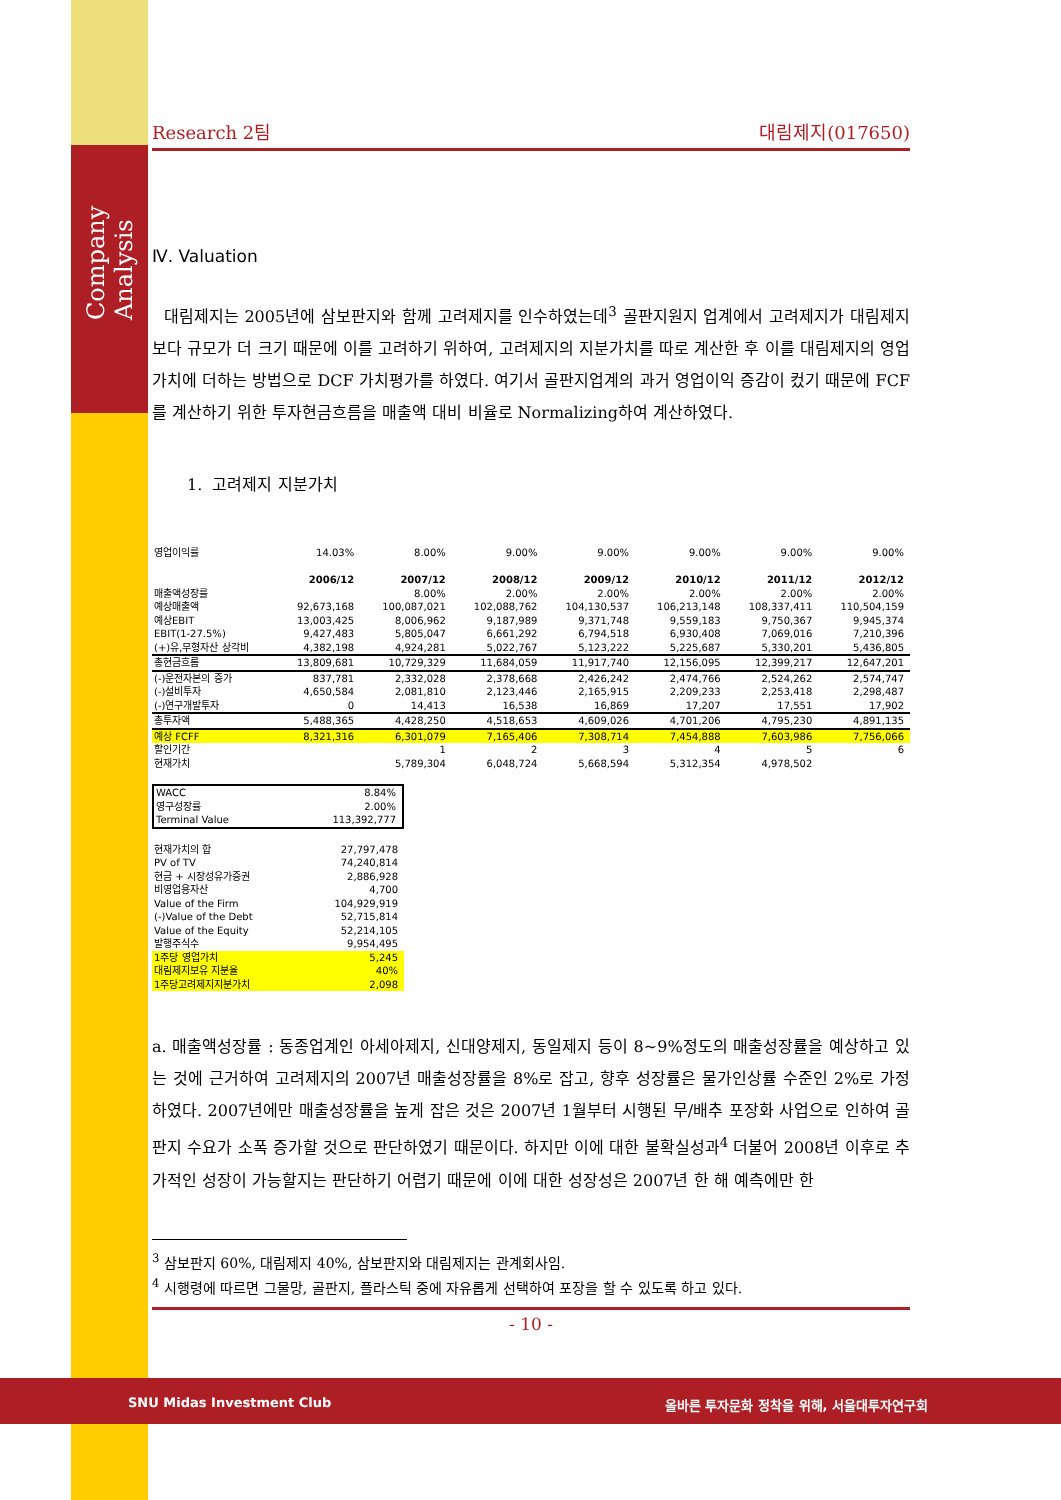Company Analysis
Research 2팀 대림제지(017650)
Ⅳ. Valuation
대림제지는 2005년에 삼보판지와 함께 고려제지를 인수하였는데<sup>3</sup> 골판지원지 업계에서 고려제지가 대림제지보다 규모가 더 크기 때문에 이를 고려하기 위하여, 고려제지의 지분가치를 따로 계산한 후 이를 대림제지의 영업가치에 더하는 방법으로 DCF 가치평가를 하였다. 여기서 골판지업계의 과거 영업이익 증감이 컸기 때문에 FCF를 계산하기 위한 투자현금흐름을 매출액 대비 비율로 Normalizing하여 계산하였다.
1. 고려제지 지분가치
| 영업이익률 | 14.03% | 8.00% | 9.00% | 9.00% | 9.00% | 9.00% | 9.00% |
| | 2006/12 | 2007/12 | 2008/12 | 2009/12 | 2010/12 | 2011/12 | 2012/12 |
| 매출액성장률 | | 8.00% | 2.00% | 2.00% | 2.00% | 2.00% | 2.00% |
| 예상매출액 | 92,673,168 | 100,087,021 | 102,088,762 | 104,130,537 | 106,213,148 | 108,337,411 | 110,504,159 |
| 예상EBIT | 13,003,425 | 8,006,962 | 9,187,989 | 9,371,748 | 9,559,183 | 9,750,367 | 9,945,374 |
| EBIT(1-27.5%) | 9,427,483 | 5,805,047 | 6,661,292 | 6,794,518 | 6,930,408 | 7,069,016 | 7,210,396 |
| (+)유,무형자산 상각비 | 4,382,198 | 4,924,281 | 5,022,767 | 5,123,222 | 5,225,687 | 5,330,201 | 5,436,805 |
| 총현금흐름 | 13,809,681 | 10,729,329 | 11,684,059 | 11,917,740 | 12,156,095 | 12,399,217 | 12,647,201 |
| (-)운전자본의 증가 | 837,781 | 2,332,028 | 2,378,668 | 2,426,242 | 2,474,766 | 2,524,262 | 2,574,747 |
| (-)설비투자 | 4,650,584 | 2,081,810 | 2,123,446 | 2,165,915 | 2,209,233 | 2,253,418 | 2,298,487 |
| (-)연구개발투자 | 0 | 14,413 | 16,538 | 16,869 | 17,207 | 17,551 | 17,902 |
| 총투자액 | 5,488,365 | 4,428,250 | 4,518,653 | 4,609,026 | 4,701,206 | 4,795,230 | 4,891,135 |
| 예상 FCFF | 8,321,316 | 6,301,079 | 7,165,406 | 7,308,714 | 7,454,888 | 7,603,986 | 7,756,066 |
| 할인기간 | | 1 | 2 | 3 | 4 | 5 | 6 |
| 현재가치 | | 5,789,304 | 6,048,724 | 5,668,594 | 5,312,354 | 4,978,502 | |
| WACC | 8.84% |
| 영구성장률 | 2.00% |
| Terminal Value | 113,392,777 |
| 현재가치의 합 | 27,797,478 |
| PV of TV | 74,240,814 |
| 현금 + 시장성유가증권 | 2,886,928 |
| 비영업용자산 | 4,700 |
| Value of the Firm | 104,929,919 |
| (-)Value of the Debt | 52,715,814 |
| Value of the Equity | 52,214,105 |
| 발행주식수 | 9,954,495 |
| 1주당 영업가치 | 5,245 |
| 대림제지보유 지분율 | 40% |
| 1주당고려제지지분가치 | 2,098 |
a. 매출액성장률 : 동종업계인 아세아제지, 신대양제지, 동일제지 등이 8~9%정도의 매출성장률을 예상하고 있는 것에 근거하여 고려제지의 2007년 매출성장률을 8%로 잡고, 향후 성장률은 물가인상률 수준인 2%로 가정하였다. 2007년에만 매출성장률을 높게 잡은 것은 2007년 1월부터 시행된 무/배추 포장화 사업으로 인하여 골판지 수요가 소폭 증가할 것으로 판단하였기 때문이다. 하지만 이에 대한 불확실성과<sup>4</sup> 더불어 2008년 이후로 추가적인 성장이 가능할지는 판단하기 어렵기 때문에 이에 대한 성장성은 2007년 한 해 예측에만 한
<sup>3</sup> 삼보판지 60%, 대림제지 40%, 삼보판지와 대림제지는 관계회사임.
<sup>4</sup> 시행령에 따르면 그물망, 골판지, 플라스틱 중에 자유롭게 선택하여 포장을 할 수 있도록 하고 있다.
- 10 -
SNU Midas Investment Club 올바른 투자문화 정착을 위해, 서울대투자연구회